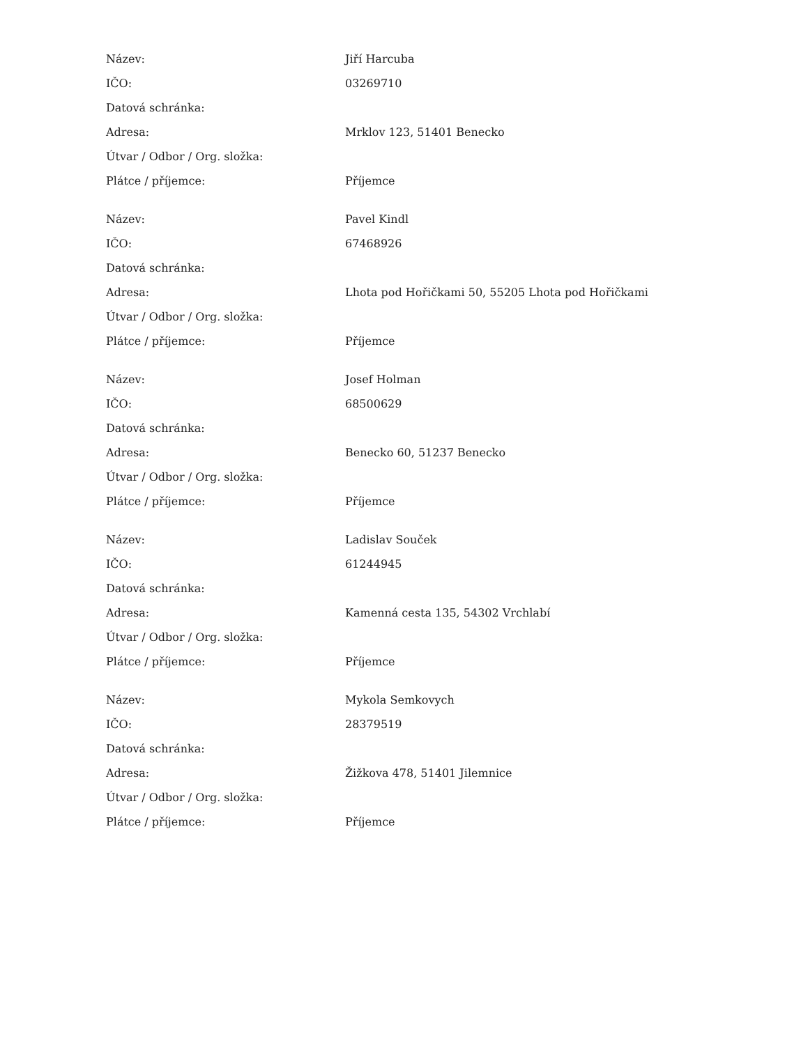| Název: | Jiří Harcuba |
| IČO: | 03269710 |
| Datová schránka: | |
| Adresa: | Mrklov 123, 51401 Benecko |
| Útvar / Odbor / Org. složka: | |
| Plátce / příjemce: | Příjemce |
| Název: | Pavel Kindl |
| IČO: | 67468926 |
| Datová schránka: | |
| Adresa: | Lhota pod Hořičkami 50, 55205 Lhota pod Hořičkami |
| Útvar / Odbor / Org. složka: | |
| Plátce / příjemce: | Příjemce |
| Název: | Josef Holman |
| IČO: | 68500629 |
| Datová schránka: | |
| Adresa: | Benecko 60, 51237 Benecko |
| Útvar / Odbor / Org. složka: | |
| Plátce / příjemce: | Příjemce |
| Název: | Ladislav Souček |
| IČO: | 61244945 |
| Datová schránka: | |
| Adresa: | Kamenná cesta 135, 54302 Vrchlabí |
| Útvar / Odbor / Org. složka: | |
| Plátce / příjemce: | Příjemce |
| Název: | Mykola Semkovych |
| IČO: | 28379519 |
| Datová schránka: | |
| Adresa: | Žižkova 478, 51401 Jilemnice |
| Útvar / Odbor / Org. složka: | |
| Plátce / příjemce: | Příjemce |